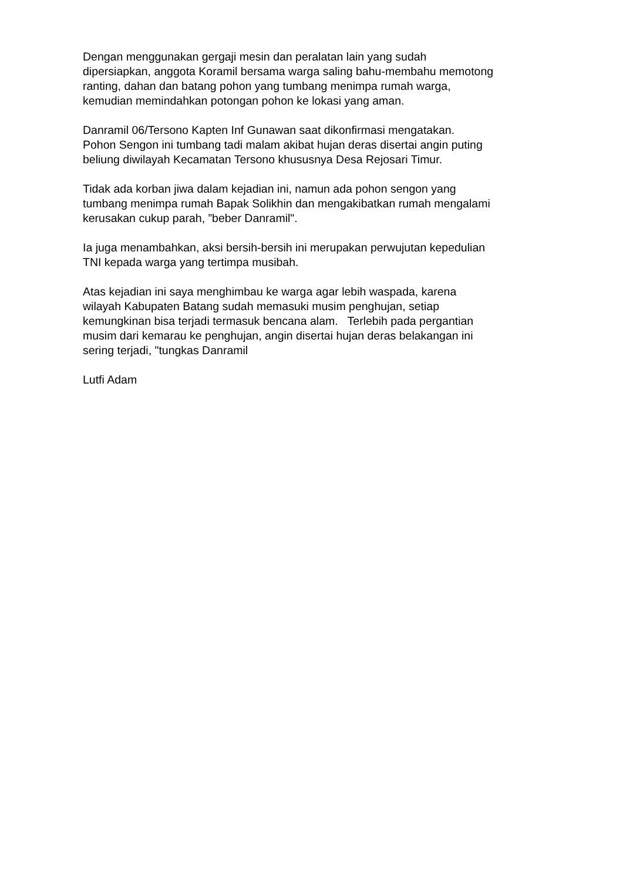Dengan menggunakan gergaji mesin dan peralatan lain yang sudah
dipersiapkan, anggota Koramil bersama warga saling bahu-membahu memotong
ranting, dahan dan batang pohon yang tumbang menimpa rumah warga,
kemudian memindahkan potongan pohon ke lokasi yang aman.
Danramil 06/Tersono Kapten Inf Gunawan saat dikonfirmasi mengatakan.
Pohon Sengon ini tumbang tadi malam akibat hujan deras disertai angin puting
beliung diwilayah Kecamatan Tersono khususnya Desa Rejosari Timur.
Tidak ada korban jiwa dalam kejadian ini, namun ada pohon sengon yang
tumbang menimpa rumah Bapak Solikhin dan mengakibatkan rumah mengalami
kerusakan cukup parah, ”beber Danramil".
Ia juga menambahkan, aksi bersih-bersih ini merupakan perwujutan kepedulian
TNI kepada warga yang tertimpa musibah.
Atas kejadian ini saya menghimbau ke warga agar lebih waspada, karena
wilayah Kabupaten Batang sudah memasuki musim penghujan, setiap
kemungkinan bisa terjadi termasuk bencana alam. Terlebih pada pergantian
musim dari kemarau ke penghujan, angin disertai hujan deras belakangan ini
sering terjadi, "tungkas Danramil
Lutfi Adam